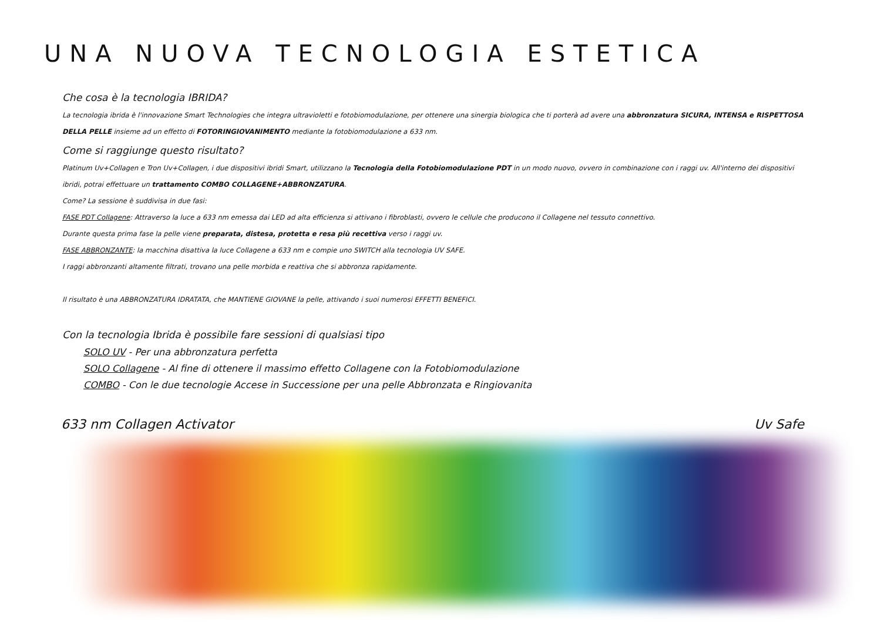UNA NUOVA TECNOLOGIA ESTETICA
Che cosa è la tecnologia IBRIDA?
La tecnologia ibrida è l'innovazione Smart Technologies che integra ultravioletti e fotobiomodulazione, per ottenere una sinergia biologica che ti porterà ad avere una abbronzatura SICURA, INTENSA e RISPETTOSA DELLA PELLE insieme ad un effetto di FOTORINGIOVANIMENTO mediante la fotobiomodulazione a 633 nm.
Come si raggiunge questo risultato?
Platinum Uv+Collagen e Tron Uv+Collagen, i due dispositivi ibridi Smart, utilizzano la Tecnologia della Fotobiomodulazione PDT in un modo nuovo, ovvero in combinazione con i raggi uv. All'interno dei dispositivi ibridi, potrai effettuare un trattamento COMBO COLLAGENE+ABBRONZATURA.
Come? La sessione è suddivisa in due fasi:
FASE PDT Collagene: Attraverso la luce a 633 nm emessa dai LED ad alta efficienza si attivano i fibroblasti, ovvero le cellule che producono il Collagene nel tessuto connettivo.
Durante questa prima fase la pelle viene preparata, distesa, protetta e resa più recettiva verso i raggi uv.
FASE ABBRONZANTE: la macchina disattiva la luce Collagene a 633 nm e compie uno SWITCH alla tecnologia UV SAFE.
I raggi abbronzanti altamente filtrati, trovano una pelle morbida e reattiva che si abbronza rapidamente.
Il risultato è una ABBRONZATURA IDRATATA, che MANTIENE GIOVANE la pelle, attivando i suoi numerosi EFFETTI BENEFICI.
Con la tecnologia Ibrida è possibile fare sessioni di qualsiasi tipo
SOLO UV - Per una abbronzatura perfetta
SOLO Collagene - Al fine di ottenere il massimo effetto Collagene con la Fotobiomodulazione
COMBO - Con le due tecnologie Accese in Successione per una pelle Abbronzata e Ringiovanita
633 nm Collagen Activator Uv Safe